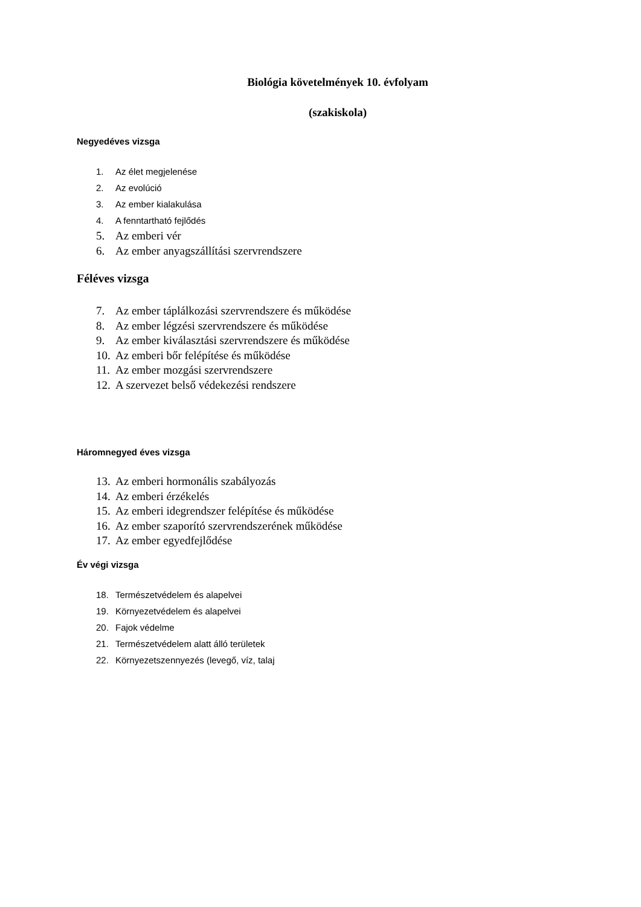Biológia követelmények 10. évfolyam
(szakiskola)
Negyedéves vizsga
1. Az élet megjelenése
2. Az evolúció
3. Az ember kialakulása
4. A fenntartható fejlődés
5. Az emberi vér
6. Az ember anyagszállítási szervrendszere
Féléves vizsga
7. Az ember táplálkozási szervrendszere és működése
8. Az ember légzési szervrendszere és működése
9. Az ember kiválasztási szervrendszere és működése
10. Az emberi bőr felépítése és működése
11. Az ember mozgási szervrendszere
12. A szervezet belső védekezési rendszere
Háromnegyed éves vizsga
13. Az emberi hormonális szabályozás
14. Az emberi érzékelés
15. Az emberi idegrendszer felépítése és működése
16. Az ember szaporító szervrendszerének működése
17. Az ember egyedfejlődése
Év végi vizsga
18. Természetvédelem és alapelvei
19. Környezetvédelem és alapelvei
20. Fajok védelme
21. Természetvédelem alatt álló területek
22. Környezetszennyezés (levegő, víz, talaj